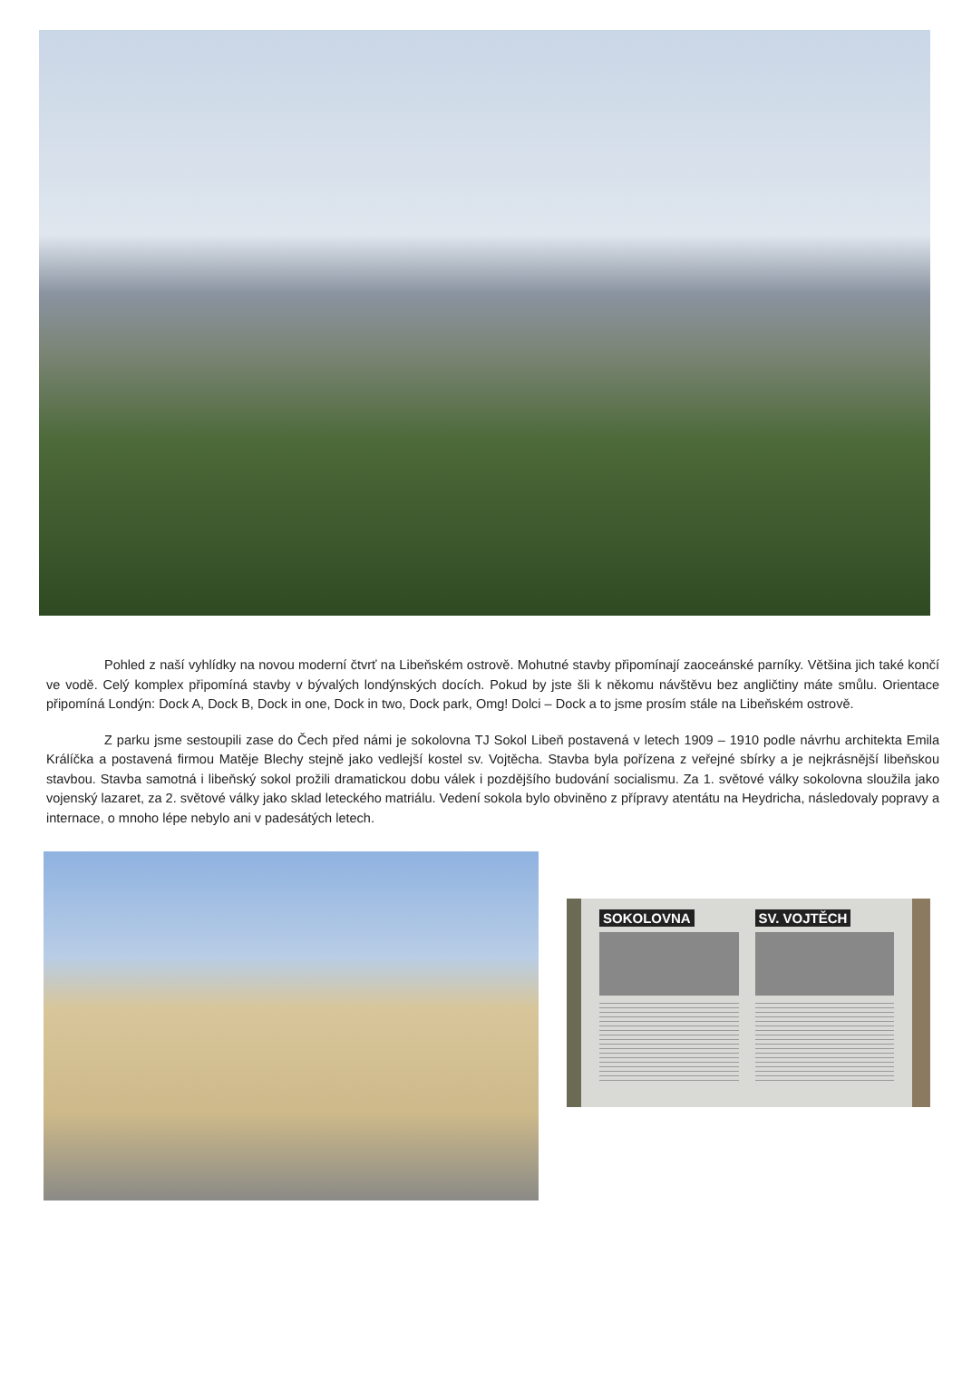Pohled z naší vyhlídky na novou moderní čtvrť na Libeňském ostrově. Mohutné stavby připomínají zaoceánské parníky. Většina jich také končí ve vodě. Celý komplex připomíná stavby v bývalých londýnských docích. Pokud by jste šli k někomu návštěvu bez angličtiny máte smůlu. Orientace připomíná Londýn: Dock A, Dock B, Dock in one, Dock in two, Dock park, Omg! Dolci – Dock a to jsme prosím stále na Libeňském ostrově.
Z parku jsme sestoupili zase do Čech před námi je sokolovna TJ Sokol Libeň postavená v letech 1909 – 1910 podle návrhu architekta Emila Králíčka a postavená firmou Matěje Blechy stejně jako vedlejší kostel sv. Vojtěcha. Stavba byla pořízena z veřejné sbírky a je nejkrásnější libeňskou stavbou. Stavba samotná i libeňský sokol prožili dramatickou dobu válek i pozdějšího budování socialismu. Za 1. světové války sokolovna sloužila jako vojenský lazaret, za 2. světové války jako sklad leteckého matriálu. Vedení sokola bylo obviněno z přípravy atentátu na Heydricha, následovaly popravy a internace, o mnoho lépe nebylo ani v padesátých letech.
SOKOLOVNA SV. VOJTĚCH